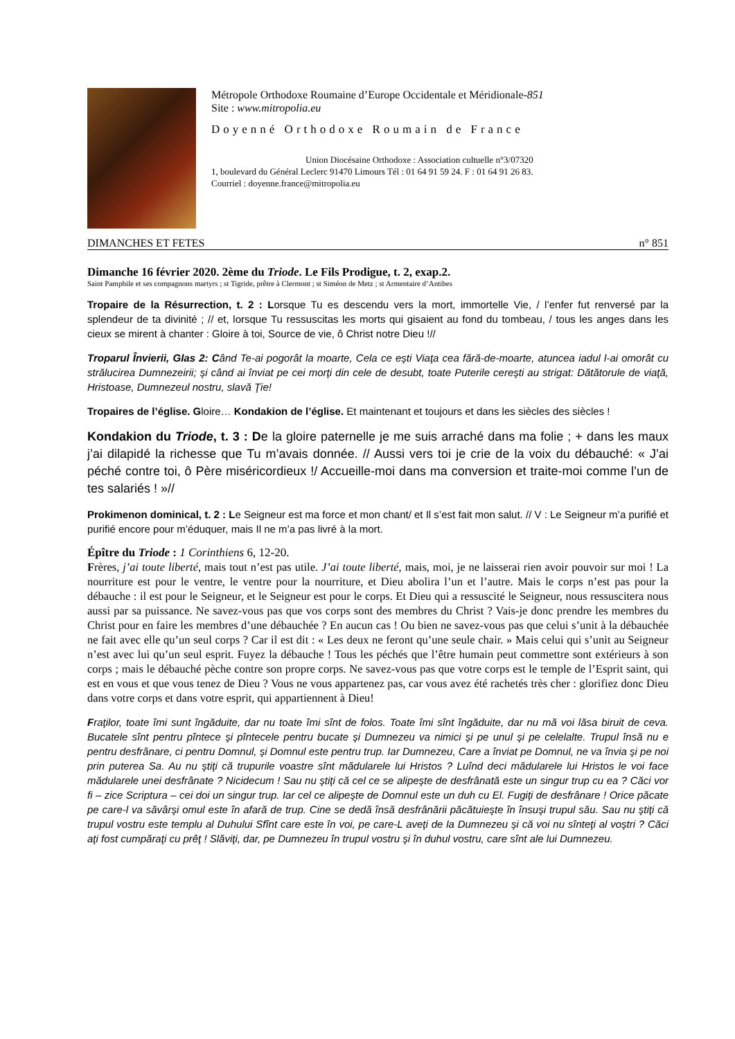Métropole Orthodoxe Roumaine d’Europe Occidentale et Méridionale-851
Site : www.mitropolia.eu
Doyenné Orthodoxe Roumain de France
Union Diocésaine Orthodoxe : Association cultuelle n°3/07320
1, boulevard du Général Leclerc 91470 Limours Tél : 01 64 91 59 24. F : 01 64 91 26 83.
Courriel : doyenne.france@mitropolia.eu
DIMANCHES ET FETES n° 851
Dimanche 16 février 2020. 2ème du Triode. Le Fils Prodigue, t. 2, exap.2.
Saint Pamphile et ses compagnons martyrs ; st Tigride, prêtre à Clermont ; st Siméon de Metz ; st Armentaire d’Antibes
Tropaire de la Résurrection, t. 2 : Lorsque Tu es descendu vers la mort, immortelle Vie, / l’enfer fut renversé par la splendeur de ta divinité ; // et, lorsque Tu ressuscitas les morts qui gisaient au fond du tombeau, / tous les anges dans les cieux se mirent à chanter : Gloire à toi, Source de vie, ô Christ notre Dieu !//
Troparul Învierii, Glas 2: Când Te-ai pogorât la moarte, Cela ce eşti Viaţa cea fără-de-moarte, atuncea iadul l-ai omorât cu strălucirea Dumnezeirii; şi când ai înviat pe cei morţi din cele de desubt, toate Puterile cereşti au strigat: Dătătorule de viaţă, Hristoase, Dumnezeul nostru, slavă Ţie!
Tropaires de l’église. Gloire… Kondakion de l’église. Et maintenant et toujours et dans les siècles des siècles !
Kondakion du Triode, t. 3 : De la gloire paternelle je me suis arraché dans ma folie ; + dans les maux j’ai dilapidé la richesse que Tu m’avais donnée. // Aussi vers toi je crie de la voix du débauché: « J’ai péché contre toi, ô Père miséricordieux !/ Accueille-moi dans ma conversion et traite-moi comme l’un de tes salariés ! »//
Prokimenon dominical, t. 2 : Le Seigneur est ma force et mon chant/ et Il s’est fait mon salut. // V : Le Seigneur m’a purifié et purifié encore pour m’éduquer, mais Il ne m’a pas livré à la mort.
Épître du Triode : 1 Corinthiens 6, 12-20.
Frères, j’ai toute liberté, mais tout n’est pas utile. J’ai toute liberté, mais, moi, je ne laisserai rien avoir pouvoir sur moi ! La nourriture est pour le ventre, le ventre pour la nourriture, et Dieu abolira l’un et l’autre. Mais le corps n’est pas pour la débauche : il est pour le Seigneur, et le Seigneur est pour le corps. Et Dieu qui a ressuscité le Seigneur, nous ressuscitera nous aussi par sa puissance. Ne savez-vous pas que vos corps sont des membres du Christ ? Vais-je donc prendre les membres du Christ pour en faire les membres d’une débauchée ? En aucun cas ! Ou bien ne savez-vous pas que celui s’unit à la débauchée ne fait avec elle qu’un seul corps ? Car il est dit : « Les deux ne feront qu’une seule chair. » Mais celui qui s’unit au Seigneur n’est avec lui qu’un seul esprit. Fuyez la débauche ! Tous les péchés que l’être humain peut commettre sont extérieurs à son corps ; mais le débauché pèche contre son propre corps. Ne savez-vous pas que votre corps est le temple de l’Esprit saint, qui est en vous et que vous tenez de Dieu ? Vous ne vous appartenez pas, car vous avez été rachetés très cher : glorifiez donc Dieu dans votre corps et dans votre esprit, qui appartiennent à Dieu!
Fraţilor, toate îmi sunt îngăduite, dar nu toate îmi sînt de folos. Toate îmi sînt îngăduite, dar nu mă voi lăsa biruit de ceva. Bucatele sînt pentru pîntece şi pîntecele pentru bucate şi Dumnezeu va nimici şi pe unul şi pe celelalte. Trupul însă nu e pentru desfrânare, ci pentru Domnul, şi Domnul este pentru trup. Iar Dumnezeu, Care a înviat pe Domnul, ne va învia şi pe noi prin puterea Sa. Au nu ştiţi că trupurile voastre sînt mădularele lui Hristos ? Luînd deci mădularele lui Hristos le voi face mădularele unei desfrânate ? Nicidecum ! Sau nu ştiţi că cel ce se alipeşte de desfrânată este un singur trup cu ea ? Căci vor fi – zice Scriptura – cei doi un singur trup. Iar cel ce alipeşte de Domnul este un duh cu El. Fugiţi de desfrânare ! Orice păcate pe care-l va săvârşi omul este în afară de trup. Cine se dedă însă desfrânării păcătuieşte în însuşi trupul său. Sau nu ştiţi că trupul vostru este templu al Duhului Sfînt care este în voi, pe care-L aveţi de la Dumnezeu şi că voi nu sînteţi al voştri ? Căci aţi fost cumpăraţi cu prêţ ! Slăviţi, dar, pe Dumnezeu în trupul vostru şi în duhul vostru, care sînt ale lui Dumnezeu.